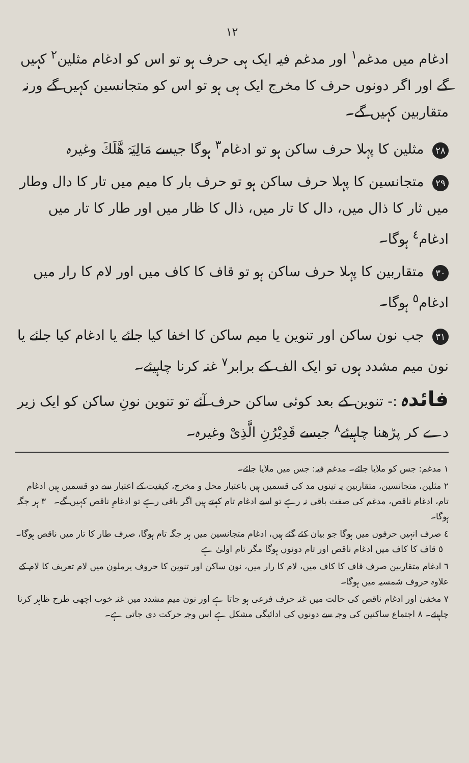١٢
ادغام میں مدغم<sup>١</sup> اور مدغم فیہ ایک ہی حرف ہو تو اس کو ادغام مثلین<sup>٢</sup> کہیں گے اور اگر دونوں حرف کا مخرج ایک ہی ہو تو اس کو متجانسین کہیں گے ورنہ متقاربین کہیں گے۔
٢٨ مثلین کا پہلا حرف ساکن ہو تو ادغام<sup>٣</sup> ہوگا جیسے مَالِیَہْ هَّلَكَ وغیرہ
٢٩ متجانسین کا پہلا حرف ساکن ہو تو حرف بار کا میم میں تار کا دال وطار میں ثار کا ذال میں، دال کا تار میں، ذال کا ظار میں اور طار کا تار میں ادغام<sup>٤</sup> ہوگا۔
٣٠ متقاربین کا پہلا حرف ساکن ہو تو قاف کا کاف میں اور لام کا رار میں ادغام<sup>٥</sup> ہوگا۔
٣١ جب نون ساکن اور تنوین یا میم ساکن کا اخفا کیا جائے یا ادغام کیا جائے یا نون میم مشدد ہوں تو ایک الف کے برابر<sup>٧</sup> غنہ کرنا چاہیئے۔
فائدہ :- تنوین کے بعد کوئی ساکن حرف آئے تو تنوین نونِ ساکن کو ایک زیر دے کر پڑھنا چاہیئے<sup>٨</sup> جیسے قَدِیْرُنِ الَّذِیْ وغیرہ۔
١ مدغم: جس کو ملایا جائے۔ مدغم فیہ: جس میں ملایا جائے۔
٢ مثلین، متجانسین، متقاربین یہ تینوں مد کی قسمیں ہیں باعتبار محل و مخرج، کیفیت کے اعتبار سے دو قسمیں ہیں ادغام تام، ادغام ناقص، مدغم کی صفت باقی نہ رہے تو اسے ادغام تام کہتے ہیں اگر باقی رہے تو ادغامِ ناقص کہیں گے۔ ٣ ہر جگہ ہوگا۔
٤ صرف انہیں حرفوں میں ہوگا جو بیان کئے گئے ہیں، ادغام متجانسین میں ہر جگہ تام ہوگا، صرف طار کا تار میں ناقص ہوگا۔ ٥ قاف کا کاف میں ادغام ناقص اور تام دونوں ہوگا مگر تام اولیٰ ہے
٦ ادغام متقاربین صرف قاف کا کاف میں، لام کا رار میں، نون ساکن اور تنوین کا حروف یرملون میں لام تعریف کا لام کے علاوہ حروف شمسیہ میں ہوگا۔
٧ مخفیٰ اور ادغام ناقص کی حالت میں غنہ حرف فرعی ہو جاتا ہے اور نون میم مشدد میں غنہ خوب اچھی طرح ظاہر کرنا چاہیئے۔ ٨ اجتماع ساکنین کی وجہ سے دونوں کی ادائیگی مشکل ہے اس وجہ حرکت دی جاتی ہے۔